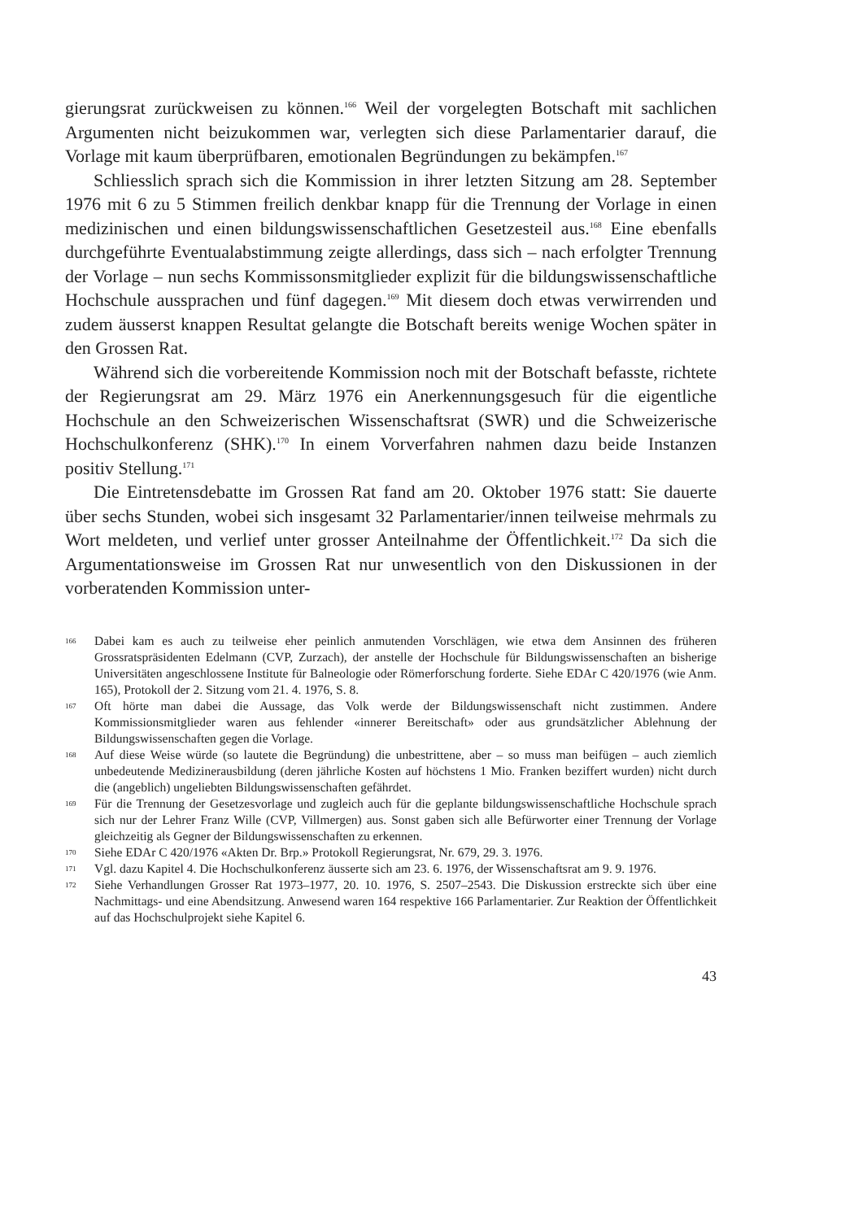gierungsrat zurückweisen zu können.<sup>166</sup> Weil der vorgelegten Botschaft mit sachlichen Argumenten nicht beizukommen war, verlegten sich diese Parlamentarier darauf, die Vorlage mit kaum überprüfbaren, emotionalen Begründungen zu bekämpfen.<sup>167</sup>
Schliesslich sprach sich die Kommission in ihrer letzten Sitzung am 28. September 1976 mit 6 zu 5 Stimmen freilich denkbar knapp für die Trennung der Vorlage in einen medizinischen und einen bildungswissenschaftlichen Gesetzesteil aus.<sup>168</sup> Eine ebenfalls durchgeführte Eventualabstimmung zeigte allerdings, dass sich – nach erfolgter Trennung der Vorlage – nun sechs Kommissonsmitglieder explizit für die bildungswissenschaftliche Hochschule aussprachen und fünf dagegen.<sup>169</sup> Mit diesem doch etwas verwirrenden und zudem äusserst knappen Resultat gelangte die Botschaft bereits wenige Wochen später in den Grossen Rat.
Während sich die vorbereitende Kommission noch mit der Botschaft befasste, richtete der Regierungsrat am 29. März 1976 ein Anerkennungsgesuch für die eigentliche Hochschule an den Schweizerischen Wissenschaftsrat (SWR) und die Schweizerische Hochschulkonferenz (SHK).<sup>170</sup> In einem Vorverfahren nahmen dazu beide Instanzen positiv Stellung.<sup>171</sup>
Die Eintretensdebatte im Grossen Rat fand am 20. Oktober 1976 statt: Sie dauerte über sechs Stunden, wobei sich insgesamt 32 Parlamentarier/innen teilweise mehrmals zu Wort meldeten, und verlief unter grosser Anteilnahme der Öffentlichkeit.<sup>172</sup> Da sich die Argumentationsweise im Grossen Rat nur unwesentlich von den Diskussionen in der vorberatenden Kommission unter-
166 Dabei kam es auch zu teilweise eher peinlich anmutenden Vorschlägen, wie etwa dem Ansinnen des früheren Grossratspräsidenten Edelmann (CVP, Zurzach), der anstelle der Hochschule für Bildungswissenschaften an bisherige Universitäten angeschlossene Institute für Balneologie oder Römerforschung forderte. Siehe EDAr C 420/1976 (wie Anm. 165), Protokoll der 2. Sitzung vom 21. 4. 1976, S. 8.
167 Oft hörte man dabei die Aussage, das Volk werde der Bildungswissenschaft nicht zustimmen. Andere Kommissionsmitglieder waren aus fehlender «innerer Bereitschaft» oder aus grundsätzlicher Ablehnung der Bildungswissenschaften gegen die Vorlage.
168 Auf diese Weise würde (so lautete die Begründung) die unbestrittene, aber – so muss man beifügen – auch ziemlich unbedeutende Medizinerausbildung (deren jährliche Kosten auf höchstens 1 Mio. Franken beziffert wurden) nicht durch die (angeblich) ungeliebten Bildungswissenschaften gefährdet.
169 Für die Trennung der Gesetzesvorlage und zugleich auch für die geplante bildungswissenschaftliche Hochschule sprach sich nur der Lehrer Franz Wille (CVP, Villmergen) aus. Sonst gaben sich alle Befürworter einer Trennung der Vorlage gleichzeitig als Gegner der Bildungswissenschaften zu erkennen.
170 Siehe EDAr C 420/1976 «Akten Dr. Brp.» Protokoll Regierungsrat, Nr. 679, 29. 3. 1976.
171 Vgl. dazu Kapitel 4. Die Hochschulkonferenz äusserte sich am 23. 6. 1976, der Wissenschaftsrat am 9. 9. 1976.
172 Siehe Verhandlungen Grosser Rat 1973–1977, 20. 10. 1976, S. 2507–2543. Die Diskussion erstreckte sich über eine Nachmittags- und eine Abendsitzung. Anwesend waren 164 respektive 166 Parlamentarier. Zur Reaktion der Öffentlichkeit auf das Hochschulprojekt siehe Kapitel 6.
43